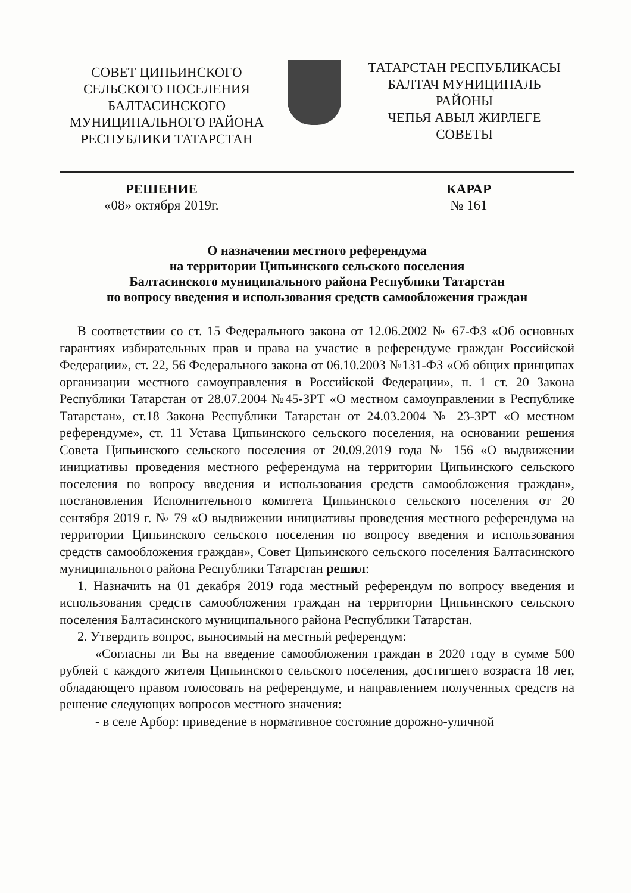СОВЕТ ЦИПЬИНСКОГО
СЕЛЬСКОГО ПОСЕЛЕНИЯ
БАЛТАСИНСКОГО
МУНИЦИПАЛЬНОГО РАЙОНА
РЕСПУБЛИКИ ТАТАРСТАН
ТАТАРСТАН РЕСПУБЛИКАСЫ
БАЛТАЧ МУНИЦИПАЛЬ
РАЙОНЫ
ЧЕПЬЯ АВЫЛ ЖИРЛЕГЕ
СОВЕТЫ
РЕШЕНИЕ
«08» октября 2019г.
КАРАР
№ 161
О назначении местного референдума
на территории Ципьинского сельского поселения
Балтасинского муниципального района Республики Татарстан
по вопросу введения и использования средств самообложения граждан
В соответствии со ст. 15 Федерального закона от 12.06.2002 № 67-ФЗ «Об основных гарантиях избирательных прав и права на участие в референдуме граждан Российской Федерации», ст. 22, 56 Федерального закона от 06.10.2003 №131-ФЗ «Об общих принципах организации местного самоуправления в Российской Федерации», п. 1 ст. 20 Закона Республики Татарстан от 28.07.2004 №45-ЗРТ «О местном самоуправлении в Республике Татарстан», ст.18 Закона Республики Татарстан от 24.03.2004 № 23-ЗРТ «О местном референдуме», ст. 11 Устава Ципьинского сельского поселения, на основании решения Совета Ципьинского сельского поселения от 20.09.2019 года № 156 «О выдвижении инициативы проведения местного референдума на территории Ципьинского сельского поселения по вопросу введения и использования средств самообложения граждан», постановления Исполнительного комитета Ципьинского сельского поселения от 20 сентября 2019 г. № 79 «О выдвижении инициативы проведения местного референдума на территории Ципьинского сельского поселения по вопросу введения и использования средств самообложения граждан», Совет Ципьинского сельского поселения Балтасинского муниципального района Республики Татарстан решил:
1. Назначить на 01 декабря 2019 года местный референдум по вопросу введения и использования средств самообложения граждан на территории Ципьинского сельского поселения Балтасинского муниципального района Республики Татарстан.
2. Утвердить вопрос, выносимый на местный референдум:
«Согласны ли Вы на введение самообложения граждан в 2020 году в сумме 500 рублей с каждого жителя Ципьинского сельского поселения, достигшего возраста 18 лет, обладающего правом голосовать на референдуме, и направлением полученных средств на решение следующих вопросов местного значения:
- в селе Арбор: приведение в нормативное состояние дорожно-уличной